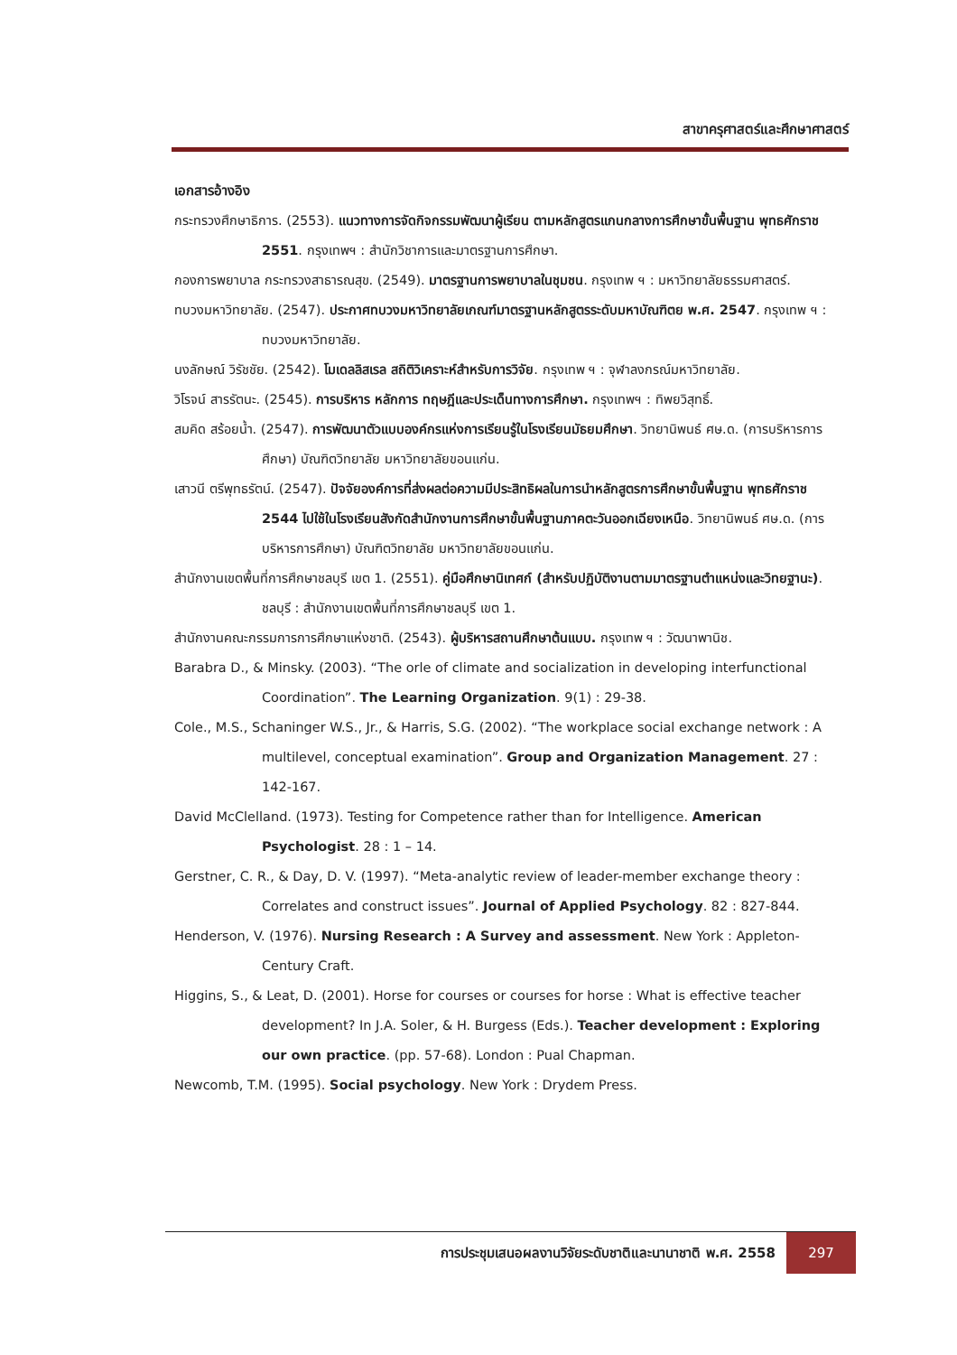สาขาครุศาสตร์และศึกษาศาสตร์
เอกสารอ้างอิง
กระทรวงศึกษาธิการ. (2553). แนวทางการจัดกิจกรรมพัฒนาผู้เรียน ตามหลักสูตรแกนกลางการศึกษาขั้นพื้นฐาน พุทธศักราช 2551. กรุงเทพฯ : สำนักวิชาการและมาตรฐานการศึกษา.
กองการพยาบาล กระทรวงสาธารณสุข. (2549). มาตรฐานการพยาบาลในชุมชน. กรุงเทพ ฯ : มหาวิทยาลัยธรรมศาสตร์.
ทบวงมหาวิทยาลัย. (2547). ประกาศทบวงมหาวิทยาลัยเกณฑ์มาตรฐานหลักสูตรระดับมหาบัณฑิตย พ.ศ. 2547. กรุงเทพ ฯ : ทบวงมหาวิทยาลัย.
นงลักษณ์ วิรัชชัย. (2542). โมเดลลิสเรล สถิติวิเคราะห์สำหรับการวิจัย. กรุงเทพ ฯ : จุฬาลงกรณ์มหาวิทยาลัย.
วิโรจน์ สารรัตนะ. (2545). การบริหาร หลักการ ทฤษฎีและประเด็นทางการศึกษา. กรุงเทพฯ : ทิพยวิสุทธิ์.
สมคิด สร้อยน้ำ. (2547). การพัฒนาตัวแบบองค์กรแห่งการเรียนรู้ในโรงเรียนมัธยมศึกษา. วิทยานิพนธ์ ศษ.ด. (การบริหารการศึกษา) บัณฑิตวิทยาลัย มหาวิทยาลัยขอนแก่น.
เสาวนี ตรีพุทธรัตน์. (2547). ปัจจัยองค์การที่ส่งผลต่อความมีประสิทธิผลในการนำหลักสูตรการศึกษาขั้นพื้นฐาน พุทธศักราช 2544 ไปใช้ในโรงเรียนสังกัดสำนักงานการศึกษาขั้นพื้นฐานภาคตะวันออกเฉียงเหนือ. วิทยานิพนธ์ ศษ.ด. (การบริหารการศึกษา) บัณฑิตวิทยาลัย มหาวิทยาลัยขอนแก่น.
สำนักงานเขตพื้นที่การศึกษาชลบุรี เขต 1. (2551). คู่มือศึกษานิเทศก์ (สำหรับปฏิบัติงานตามมาตรฐานตำแหน่งและวิทยฐานะ). ชลบุรี : สำนักงานเขตพื้นที่การศึกษาชลบุรี เขต 1.
สำนักงานคณะกรรมการการศึกษาแห่งชาติ. (2543). ผู้บริหารสถานศึกษาต้นแบบ. กรุงเทพ ฯ : วัฒนาพานิช.
Barabra D., & Minsky. (2003). “The orle of climate and socialization in developing interfunctional Coordination”. The Learning Organization. 9(1) : 29-38.
Cole., M.S., Schaninger W.S., Jr., & Harris, S.G. (2002). “The workplace social exchange network : A multilevel, conceptual examination”. Group and Organization Management. 27 : 142-167.
David McClelland. (1973). Testing for Competence rather than for Intelligence. American Psychologist. 28 : 1 – 14.
Gerstner, C. R., & Day, D. V. (1997). “Meta-analytic review of leader-member exchange theory : Correlates and construct issues”. Journal of Applied Psychology. 82 : 827-844.
Henderson, V. (1976). Nursing Research : A Survey and assessment. New York : Appleton-Century Craft.
Higgins, S., & Leat, D. (2001). Horse for courses or courses for horse : What is effective teacher development? In J.A. Soler, & H. Burgess (Eds.). Teacher development : Exploring our own practice. (pp. 57-68). London : Pual Chapman.
Newcomb, T.M. (1995). Social psychology. New York : Drydem Press.
การประชุมเสนอผลงานวิจัยระดับชาติและนานาชาติ พ.ศ. 2558 297